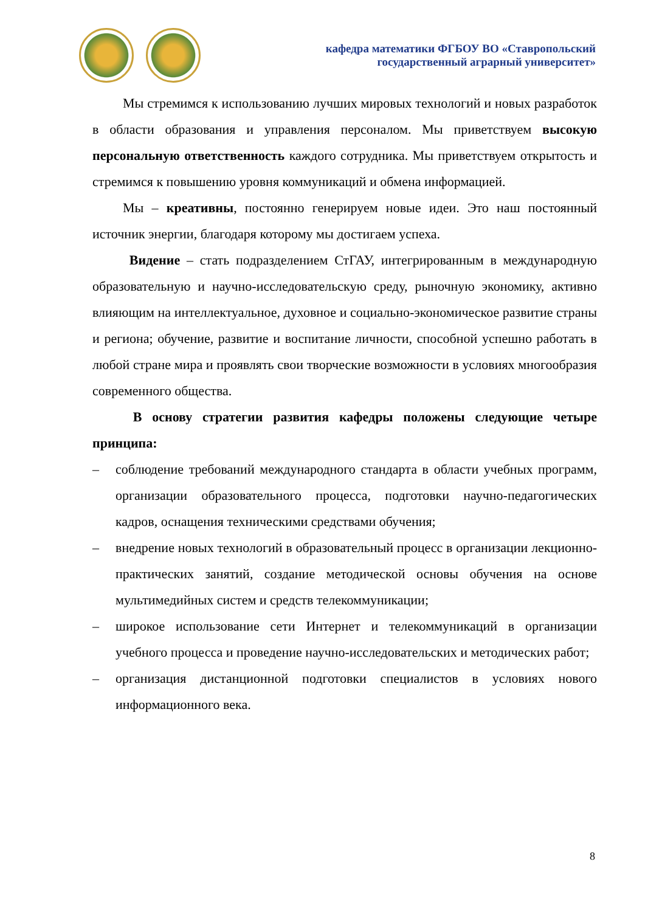кафедра математики ФГБОУ ВО «Ставропольский
государственный аграрный университет»
Мы стремимся к использованию лучших мировых технологий и новых разработок в области образования и управления персоналом. Мы приветствуем высокую персональную ответственность каждого сотрудника. Мы приветствуем открытость и стремимся к повышению уровня коммуникаций и обмена информацией.
Мы – креативны, постоянно генерируем новые идеи. Это наш постоянный источник энергии, благодаря которому мы достигаем успеха.
Видение – стать подразделением СтГАУ, интегрированным в международную образовательную и научно-исследовательскую среду, рыночную экономику, активно влияющим на интеллектуальное, духовное и социально-экономическое развитие страны и региона; обучение, развитие и воспитание личности, способной успешно работать в любой стране мира и проявлять свои творческие возможности в условиях многообразия современного общества.
В основу стратегии развития кафедры положены следующие четыре принципа:
– соблюдение требований международного стандарта в области учебных программ, организации образовательного процесса, подготовки научно-педагогических кадров, оснащения техническими средствами обучения;
– внедрение новых технологий в образовательный процесс в организации лекционно-практических занятий, создание методической основы обучения на основе мультимедийных систем и средств телекоммуникации;
– широкое использование сети Интернет и телекоммуникаций в организации учебного процесса и проведение научно-исследовательских и методических работ;
– организация дистанционной подготовки специалистов в условиях нового информационного века.
8